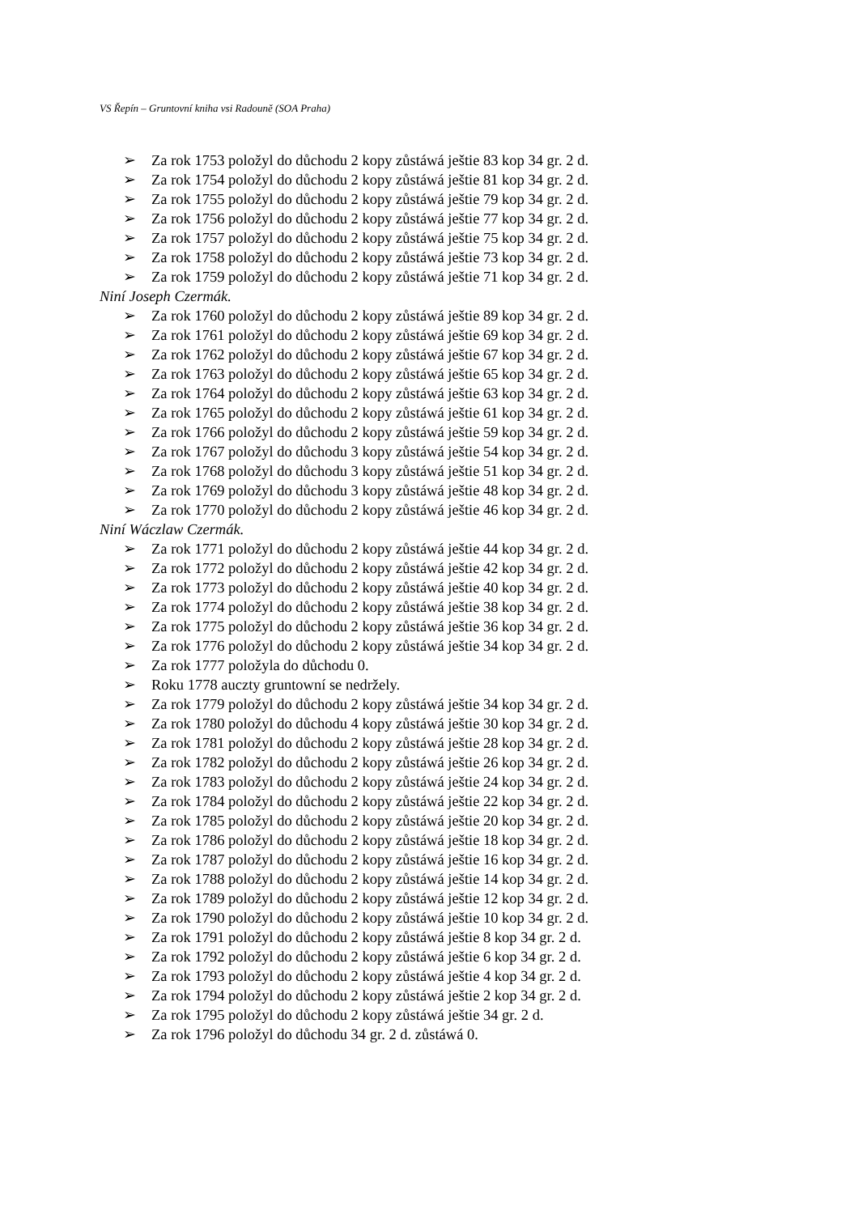VS Řepín – Gruntovní kniha vsi Radouně (SOA Praha)
➢ Za rok 1753 položyl do důchodu 2 kopy zůstáwá ještie 83 kop 34 gr. 2 d.
➢ Za rok 1754 položyl do důchodu 2 kopy zůstáwá ještie 81 kop 34 gr. 2 d.
➢ Za rok 1755 položyl do důchodu 2 kopy zůstáwá ještie 79 kop 34 gr. 2 d.
➢ Za rok 1756 položyl do důchodu 2 kopy zůstáwá ještie 77 kop 34 gr. 2 d.
➢ Za rok 1757 položyl do důchodu 2 kopy zůstáwá ještie 75 kop 34 gr. 2 d.
➢ Za rok 1758 položyl do důchodu 2 kopy zůstáwá ještie 73 kop 34 gr. 2 d.
➢ Za rok 1759 položyl do důchodu 2 kopy zůstáwá ještie 71 kop 34 gr. 2 d.
Niní Joseph Czermák.
➢ Za rok 1760 položyl do důchodu 2 kopy zůstáwá ještie 89 kop 34 gr. 2 d.
➢ Za rok 1761 položyl do důchodu 2 kopy zůstáwá ještie 69 kop 34 gr. 2 d.
➢ Za rok 1762 položyl do důchodu 2 kopy zůstáwá ještie 67 kop 34 gr. 2 d.
➢ Za rok 1763 položyl do důchodu 2 kopy zůstáwá ještie 65 kop 34 gr. 2 d.
➢ Za rok 1764 položyl do důchodu 2 kopy zůstáwá ještie 63 kop 34 gr. 2 d.
➢ Za rok 1765 položyl do důchodu 2 kopy zůstáwá ještie 61 kop 34 gr. 2 d.
➢ Za rok 1766 položyl do důchodu 2 kopy zůstáwá ještie 59 kop 34 gr. 2 d.
➢ Za rok 1767 položyl do důchodu 3 kopy zůstáwá ještie 54 kop 34 gr. 2 d.
➢ Za rok 1768 položyl do důchodu 3 kopy zůstáwá ještie 51 kop 34 gr. 2 d.
➢ Za rok 1769 položyl do důchodu 3 kopy zůstáwá ještie 48 kop 34 gr. 2 d.
➢ Za rok 1770 položyl do důchodu 2 kopy zůstáwá ještie 46 kop 34 gr. 2 d.
Niní Wáczlaw Czermák.
➢ Za rok 1771 položyl do důchodu 2 kopy zůstáwá ještie 44 kop 34 gr. 2 d.
➢ Za rok 1772 položyl do důchodu 2 kopy zůstáwá ještie 42 kop 34 gr. 2 d.
➢ Za rok 1773 položyl do důchodu 2 kopy zůstáwá ještie 40 kop 34 gr. 2 d.
➢ Za rok 1774 položyl do důchodu 2 kopy zůstáwá ještie 38 kop 34 gr. 2 d.
➢ Za rok 1775 položyl do důchodu 2 kopy zůstáwá ještie 36 kop 34 gr. 2 d.
➢ Za rok 1776 položyl do důchodu 2 kopy zůstáwá ještie 34 kop 34 gr. 2 d.
➢ Za rok 1777 položyla do důchodu 0.
➢ Roku 1778 auczty gruntowní se nedržely.
➢ Za rok 1779 položyl do důchodu 2 kopy zůstáwá ještie 34 kop 34 gr. 2 d.
➢ Za rok 1780 položyl do důchodu 4 kopy zůstáwá ještie 30 kop 34 gr. 2 d.
➢ Za rok 1781 položyl do důchodu 2 kopy zůstáwá ještie 28 kop 34 gr. 2 d.
➢ Za rok 1782 položyl do důchodu 2 kopy zůstáwá ještie 26 kop 34 gr. 2 d.
➢ Za rok 1783 položyl do důchodu 2 kopy zůstáwá ještie 24 kop 34 gr. 2 d.
➢ Za rok 1784 položyl do důchodu 2 kopy zůstáwá ještie 22 kop 34 gr. 2 d.
➢ Za rok 1785 položyl do důchodu 2 kopy zůstáwá ještie 20 kop 34 gr. 2 d.
➢ Za rok 1786 položyl do důchodu 2 kopy zůstáwá ještie 18 kop 34 gr. 2 d.
➢ Za rok 1787 položyl do důchodu 2 kopy zůstáwá ještie 16 kop 34 gr. 2 d.
➢ Za rok 1788 položyl do důchodu 2 kopy zůstáwá ještie 14 kop 34 gr. 2 d.
➢ Za rok 1789 položyl do důchodu 2 kopy zůstáwá ještie 12 kop 34 gr. 2 d.
➢ Za rok 1790 položyl do důchodu 2 kopy zůstáwá ještie 10 kop 34 gr. 2 d.
➢ Za rok 1791 položyl do důchodu 2 kopy zůstáwá ještie 8 kop 34 gr. 2 d.
➢ Za rok 1792 položyl do důchodu 2 kopy zůstáwá ještie 6 kop 34 gr. 2 d.
➢ Za rok 1793 položyl do důchodu 2 kopy zůstáwá ještie 4 kop 34 gr. 2 d.
➢ Za rok 1794 položyl do důchodu 2 kopy zůstáwá ještie 2 kop 34 gr. 2 d.
➢ Za rok 1795 položyl do důchodu 2 kopy zůstáwá ještie 34 gr. 2 d.
➢ Za rok 1796 položyl do důchodu 34 gr. 2 d. zůstáwá 0.